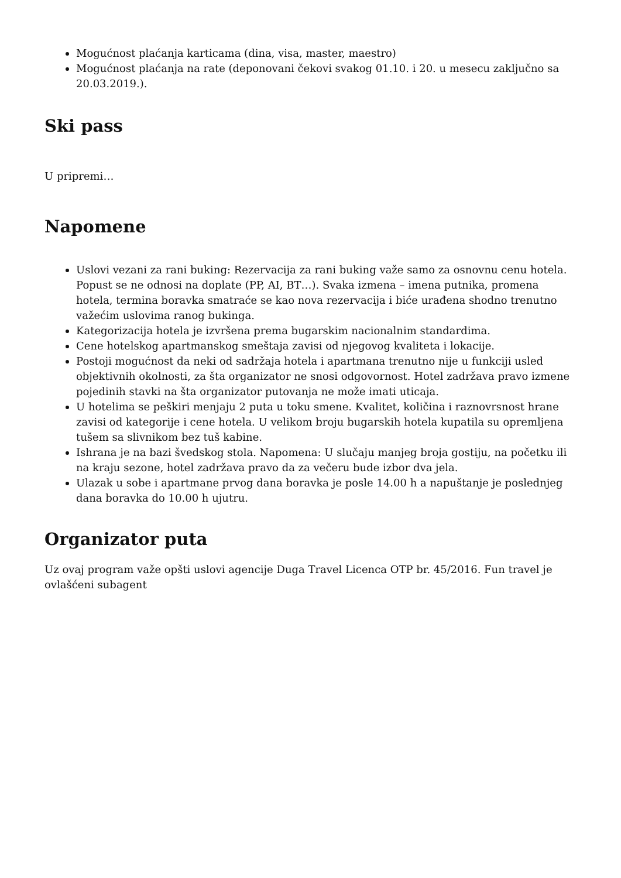Mogućnost plaćanja karticama (dina, visa, master, maestro)
Mogućnost plaćanja na rate (deponovani čekovi svakog 01.10. i 20. u mesecu zaključno sa 20.03.2019.).
Ski pass
U pripremi…
Napomene
Uslovi vezani za rani buking: Rezervacija za rani buking važe samo za osnovnu cenu hotela. Popust se ne odnosi na doplate (PP, AI, BT…). Svaka izmena – imena putnika, promena hotela, termina boravka smatraće se kao nova rezervacija i biće urađena shodno trenutno važećim uslovima ranog bukinga.
Kategorizacija hotela je izvršena prema bugarskim nacionalnim standardima.
Cene hotelskog apartmanskog smeštaja zavisi od njegovog kvaliteta i lokacije.
Postoji mogućnost da neki od sadržaja hotela i apartmana trenutno nije u funkciji usled objektivnih okolnosti, za šta organizator ne snosi odgovornost. Hotel zadržava pravo izmene pojedinih stavki na šta organizator putovanja ne može imati uticaja.
U hotelima se peškiri menjaju 2 puta u toku smene. Kvalitet, količina i raznovrsnost hrane zavisi od kategorije i cene hotela. U velikom broju bugarskih hotela kupatila su opremljena tušem sa slivnikom bez tuš kabine.
Ishrana je na bazi švedskog stola. Napomena: U slučaju manjeg broja gostiju, na početku ili na kraju sezone, hotel zadržava pravo da za večeru bude izbor dva jela.
Ulazak u sobe i apartmane prvog dana boravka je posle 14.00 h a napuštanje je poslednjeg dana boravka do 10.00 h ujutru.
Organizator puta
Uz ovaj program važe opšti uslovi agencije Duga Travel Licenca OTP br. 45/2016. Fun travel je ovlašćeni subagent